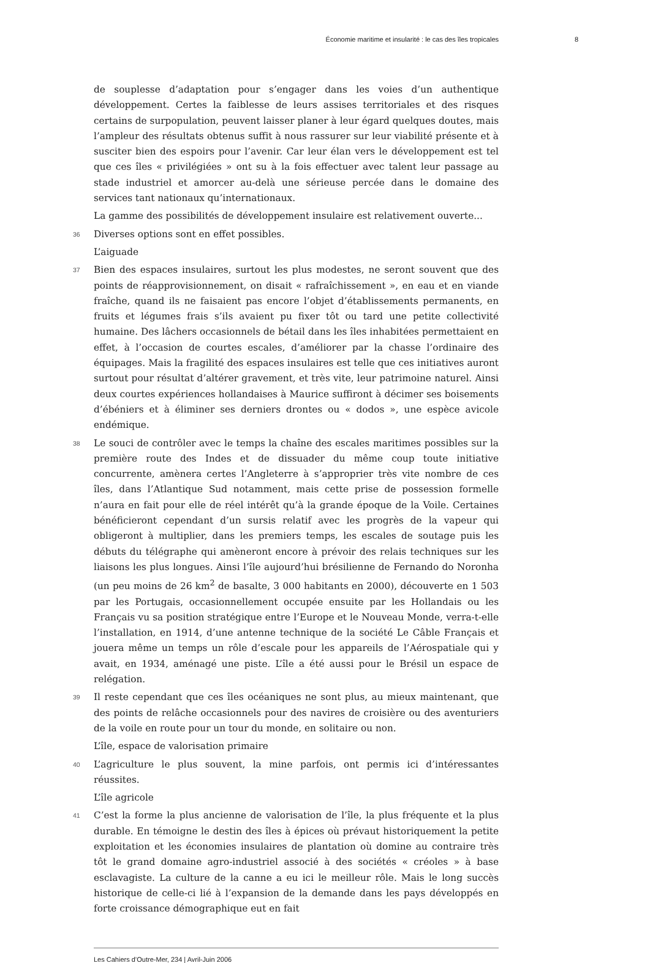Économie maritime et insularité : le cas des îles tropicales 8
de souplesse d’adaptation pour s’engager dans les voies d’un authentique développement. Certes la faiblesse de leurs assises territoriales et des risques certains de surpopulation, peuvent laisser planer à leur égard quelques doutes, mais l’ampleur des résultats obtenus suffit à nous rassurer sur leur viabilité présente et à susciter bien des espoirs pour l’avenir. Car leur élan vers le développement est tel que ces îles « privilégiées » ont su à la fois effectuer avec talent leur passage au stade industriel et amorcer au-delà une sérieuse percée dans le domaine des services tant nationaux qu’internationaux.
La gamme des possibilités de développement insulaire est relativement ouverte...
36
Diverses options sont en effet possibles.
L’aiguade
37
Bien des espaces insulaires, surtout les plus modestes, ne seront souvent que des points de réapprovisionnement, on disait « rafraîchissement », en eau et en viande fraîche, quand ils ne faisaient pas encore l’objet d’établissements permanents, en fruits et légumes frais s’ils avaient pu fixer tôt ou tard une petite collectivité humaine. Des lâchers occasionnels de bétail dans les îles inhabitées permettaient en effet, à l’occasion de courtes escales, d’améliorer par la chasse l’ordinaire des équipages. Mais la fragilité des espaces insulaires est telle que ces initiatives auront surtout pour résultat d’altérer gravement, et très vite, leur patrimoine naturel. Ainsi deux courtes expériences hollandaises à Maurice suffiront à décimer ses boisements d’ébéniers et à éliminer ses derniers drontes ou « dodos », une espèce avicole endémique.
38
Le souci de contrôler avec le temps la chaîne des escales maritimes possibles sur la première route des Indes et de dissuader du même coup toute initiative concurrente, amènera certes l’Angleterre à s’approprier très vite nombre de ces îles, dans l’Atlantique Sud notamment, mais cette prise de possession formelle n’aura en fait pour elle de réel intérêt qu’à la grande époque de la Voile. Certaines bénéficieront cependant d’un sursis relatif avec les progrès de la vapeur qui obligeront à multiplier, dans les premiers temps, les escales de soutage puis les débuts du télégraphe qui amèneront encore à prévoir des relais techniques sur les liaisons les plus longues. Ainsi l’île aujourd’hui brésilienne de Fernando do Noronha (un peu moins de 26 km<sup>2</sup> de basalte, 3 000 habitants en 2000), découverte en 1 503 par les Portugais, occasionnellement occupée ensuite par les Hollandais ou les Français vu sa position stratégique entre l’Europe et le Nouveau Monde, verra-t-elle l’installation, en 1914, d’une antenne technique de la société Le Câble Français et jouera même un temps un rôle d’escale pour les appareils de l’Aérospatiale qui y avait, en 1934, aménagé une piste. L’île a été aussi pour le Brésil un espace de relégation.
39
Il reste cependant que ces îles océaniques ne sont plus, au mieux maintenant, que des points de relâche occasionnels pour des navires de croisière ou des aventuriers de la voile en route pour un tour du monde, en solitaire ou non.
L’île, espace de valorisation primaire
40
L’agriculture le plus souvent, la mine parfois, ont permis ici d’intéressantes réussites.
L’île agricole
41
C’est la forme la plus ancienne de valorisation de l’île, la plus fréquente et la plus durable. En témoigne le destin des îles à épices où prévaut historiquement la petite exploitation et les économies insulaires de plantation où domine au contraire très tôt le grand domaine agro-industriel associé à des sociétés « créoles » à base esclavagiste. La culture de la canne a eu ici le meilleur rôle. Mais le long succès historique de celle-ci lié à l’expansion de la demande dans les pays développés en forte croissance démographique eut en fait
Les Cahiers d’Outre-Mer, 234 | Avril-Juin 2006